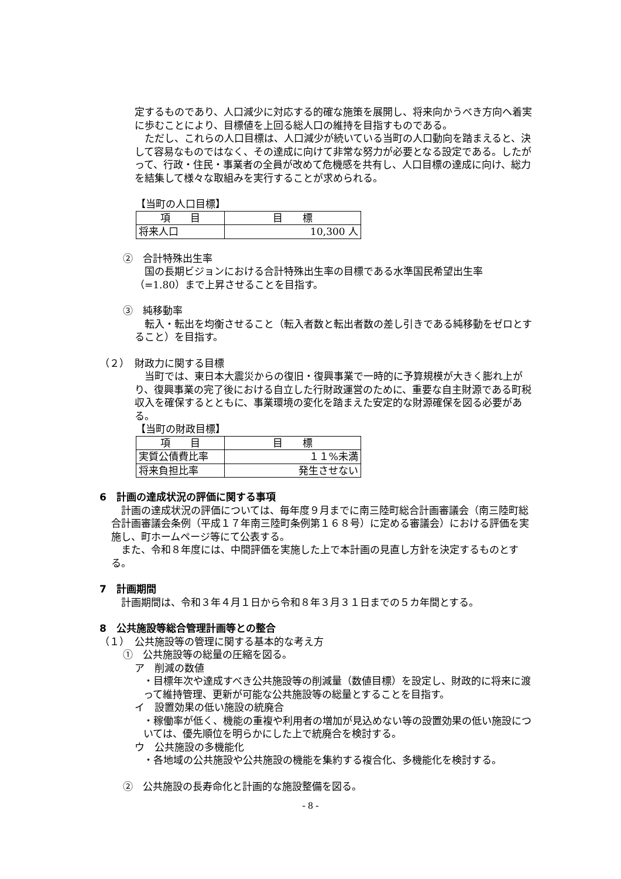定するものであり、人口減少に対応する的確な施策を展開し、将来向かうべき方向へ着実に歩むことにより、目標値を上回る総人口の維持を目指すものである。
　ただし、これらの人口目標は、人口減少が続いている当町の人口動向を踏まえると、決して容易なものではなく、その達成に向けて非常な努力が必要となる設定である。したがって、行政・住民・事業者の全員が改めて危機感を共有し、人口目標の達成に向け、総力を結集して様々な取組みを実行することが求められる。
【当町の人口目標】
| 項 目 | 目 標 |
| 将来人口 | 10,300 人 |
②　合計特殊出生率
　国の長期ビジョンにおける合計特殊出生率の目標である水準国民希望出生率（=1.80）まで上昇させることを目指す。
③　純移動率
　転入・転出を均衡させること（転入者数と転出者数の差し引きである純移動をゼロとすること）を目指す。
（２）　財政力に関する目標
　当町では、東日本大震災からの復旧・復興事業で一時的に予算規模が大きく膨れ上がり、復興事業の完了後における自立した行財政運営のために、重要な自主財源である町税収入を確保するとともに、事業環境の変化を踏まえた安定的な財源確保を図る必要がある。
【当町の財政目標】
| 項 目 | 目 標 |
| 実質公債費比率 | １１%未満 |
| 将来負担比率 | 発生させない |
6　計画の達成状況の評価に関する事項
　計画の達成状況の評価については、毎年度９月までに南三陸町総合計画審議会（南三陸町総合計画審議会条例（平成１７年南三陸町条例第１６８号）に定める審議会）における評価を実施し、町ホームページ等にて公表する。
　また、令和８年度には、中間評価を実施した上で本計画の見直し方針を決定するものとする。
7　計画期間
　計画期間は、令和３年４月１日から令和８年３月３１日までの５カ年間とする。
8　公共施設等総合管理計画等との整合
（１）　公共施設等の管理に関する基本的な考え方
①　公共施設等の総量の圧縮を図る。
ア　削減の数値
・目標年次や達成すべき公共施設等の削減量（数値目標）を設定し、財政的に将来に渡って維持管理、更新が可能な公共施設等の総量とすることを目指す。
イ　設置効果の低い施設の統廃合
・稼働率が低く、機能の重複や利用者の増加が見込めない等の設置効果の低い施設については、優先順位を明らかにした上で統廃合を検討する。
ウ　公共施設の多機能化
・各地域の公共施設や公共施設の機能を集約する複合化、多機能化を検討する。
②　公共施設の長寿命化と計画的な施設整備を図る。
- 8 -